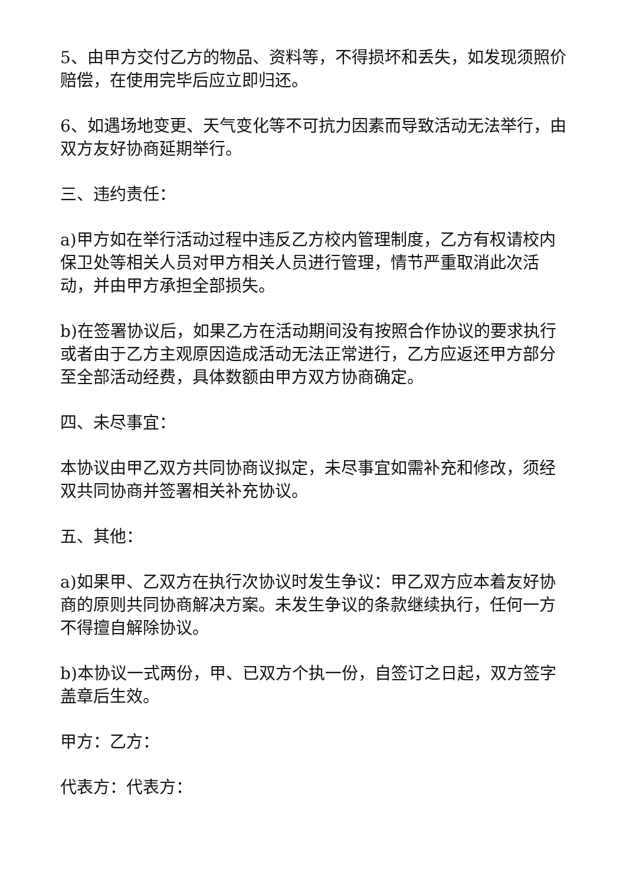5、由甲方交付乙方的物品、资料等，不得损坏和丢失，如发现须照价赔偿，在使用完毕后应立即归还。
6、如遇场地变更、天气变化等不可抗力因素而导致活动无法举行，由双方友好协商延期举行。
三、违约责任：
a)甲方如在举行活动过程中违反乙方校内管理制度，乙方有权请校内保卫处等相关人员对甲方相关人员进行管理，情节严重取消此次活动，并由甲方承担全部损失。
b)在签署协议后，如果乙方在活动期间没有按照合作协议的要求执行或者由于乙方主观原因造成活动无法正常进行，乙方应返还甲方部分至全部活动经费，具体数额由甲方双方协商确定。
四、未尽事宜：
本协议由甲乙双方共同协商议拟定，未尽事宜如需补充和修改，须经双共同协商并签署相关补充协议。
五、其他：
a)如果甲、乙双方在执行次协议时发生争议：甲乙双方应本着友好协商的原则共同协商解决方案。未发生争议的条款继续执行，任何一方不得擅自解除协议。
b)本协议一式两份，甲、已双方个执一份，自签订之日起，双方签字盖章后生效。
甲方：乙方：
代表方：代表方：